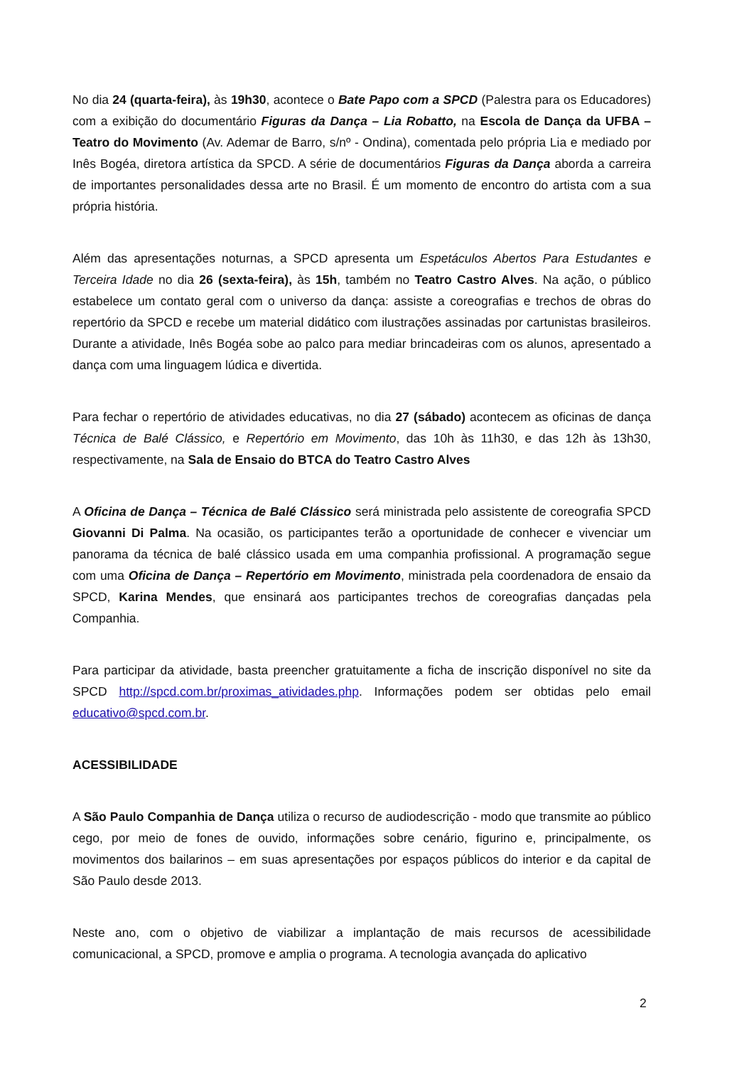No dia 24 (quarta-feira), às 19h30, acontece o Bate Papo com a SPCD (Palestra para os Educadores) com a exibição do documentário Figuras da Dança – Lia Robatto, na Escola de Dança da UFBA – Teatro do Movimento (Av. Ademar de Barro, s/nº - Ondina), comentada pelo própria Lia e mediado por Inês Bogéa, diretora artística da SPCD. A série de documentários Figuras da Dança aborda a carreira de importantes personalidades dessa arte no Brasil. É um momento de encontro do artista com a sua própria história.
Além das apresentações noturnas, a SPCD apresenta um Espetáculos Abertos Para Estudantes e Terceira Idade no dia 26 (sexta-feira), às 15h, também no Teatro Castro Alves. Na ação, o público estabelece um contato geral com o universo da dança: assiste a coreografias e trechos de obras do repertório da SPCD e recebe um material didático com ilustrações assinadas por cartunistas brasileiros. Durante a atividade, Inês Bogéa sobe ao palco para mediar brincadeiras com os alunos, apresentado a dança com uma linguagem lúdica e divertida.
Para fechar o repertório de atividades educativas, no dia 27 (sábado) acontecem as oficinas de dança Técnica de Balé Clássico, e Repertório em Movimento, das 10h às 11h30, e das 12h às 13h30, respectivamente, na Sala de Ensaio do BTCA do Teatro Castro Alves
A Oficina de Dança – Técnica de Balé Clássico será ministrada pelo assistente de coreografia SPCD Giovanni Di Palma. Na ocasião, os participantes terão a oportunidade de conhecer e vivenciar um panorama da técnica de balé clássico usada em uma companhia profissional. A programação segue com uma Oficina de Dança – Repertório em Movimento, ministrada pela coordenadora de ensaio da SPCD, Karina Mendes, que ensinará aos participantes trechos de coreografias dançadas pela Companhia.
Para participar da atividade, basta preencher gratuitamente a ficha de inscrição disponível no site da SPCD http://spcd.com.br/proximas_atividades.php. Informações podem ser obtidas pelo email educativo@spcd.com.br.
ACESSIBILIDADE
A São Paulo Companhia de Dança utiliza o recurso de audiodescrição - modo que transmite ao público cego, por meio de fones de ouvido, informações sobre cenário, figurino e, principalmente, os movimentos dos bailarinos – em suas apresentações por espaços públicos do interior e da capital de São Paulo desde 2013.
Neste ano, com o objetivo de viabilizar a implantação de mais recursos de acessibilidade comunicacional, a SPCD, promove e amplia o programa. A tecnologia avançada do aplicativo
2